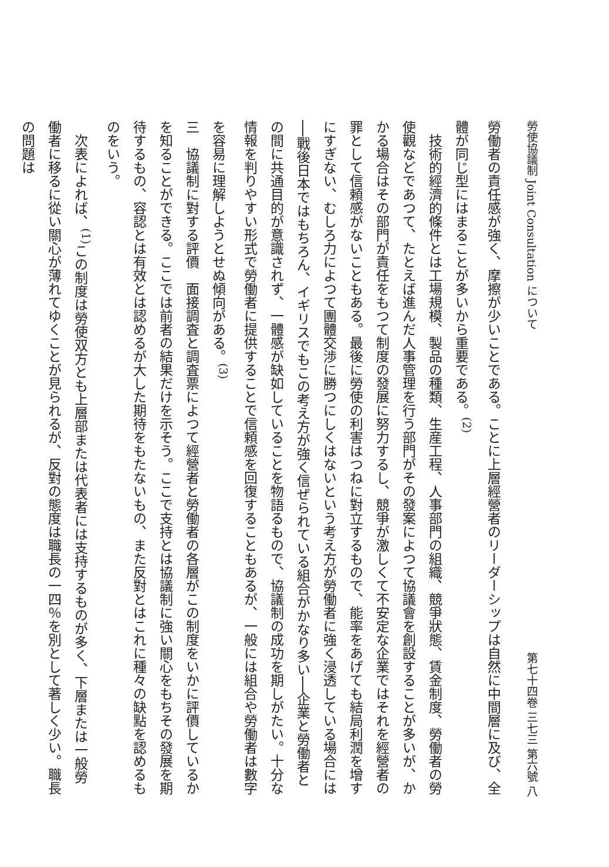勞使協議制 Joint Consultation について 第七十四卷 三七三 第六號 八
勞働者の責任感が強く、摩擦が少いことである。ことに上層經營者のリーダーシップは自然に中間層に及び、全體が同じ型にはまることが多いから重要である。<sup>(2)</sup>
技術的經濟的條件とは工場規模、製品の種類、生産工程、人事部門の組織、競爭狀態、賃金制度、勞働者の勞使觀などであつて、たとえば進んだ人事管理を行う部門がその發案によつて協議會を創設することが多いが、かかる場合はその部門が責任をもつて制度の發展に努力するし、競爭が激しくて不安定な企業ではそれを經營者の罪として信頼感がないこともある。最後に勞使の利害はつねに對立するもので、能率をあげても結局利潤を增すにすぎない、むしろ力によつて團體交渉に勝つにしくはないという考え方が勞働者に強く浸透している場合には──戰後日本ではもちろん、イギリスでもこの考え方が強く信ぜられている組合がかなり多い──企業と勞働者との間に共通目的が意識されず、一體感が缺如していることを物語るもので、協議制の成功を期しがたい。十分な情報を判りやすい形式で勞働者に提供することで信頼感を回復することもあるが、一般には組合や勞働者は數字を容易に理解しようとせぬ傾向がある。<sup>(3)</sup>
三　協議制に對する評價　面接調査と調査票によつて經營者と勞働者の各層がこの制度をいかに評價しているかを知ることができる。ここでは前者の結果だけを示そう。ここで支持とは協議制に強い關心をもちその發展を期待するもの、容認とは有效とは認めるが大した期待をもたないもの、また反對とはこれに種々の缺點を認めるものをいう。
次表によれば、<sup>(1)</sup>この制度は勞使双方とも上層部または代表者には支持するものが多く、下層または一般勞働者に移るに從い關心が薄れてゆくことが見られるが、反對の態度は職長の一四％を別として著しく少い。職長の問題は